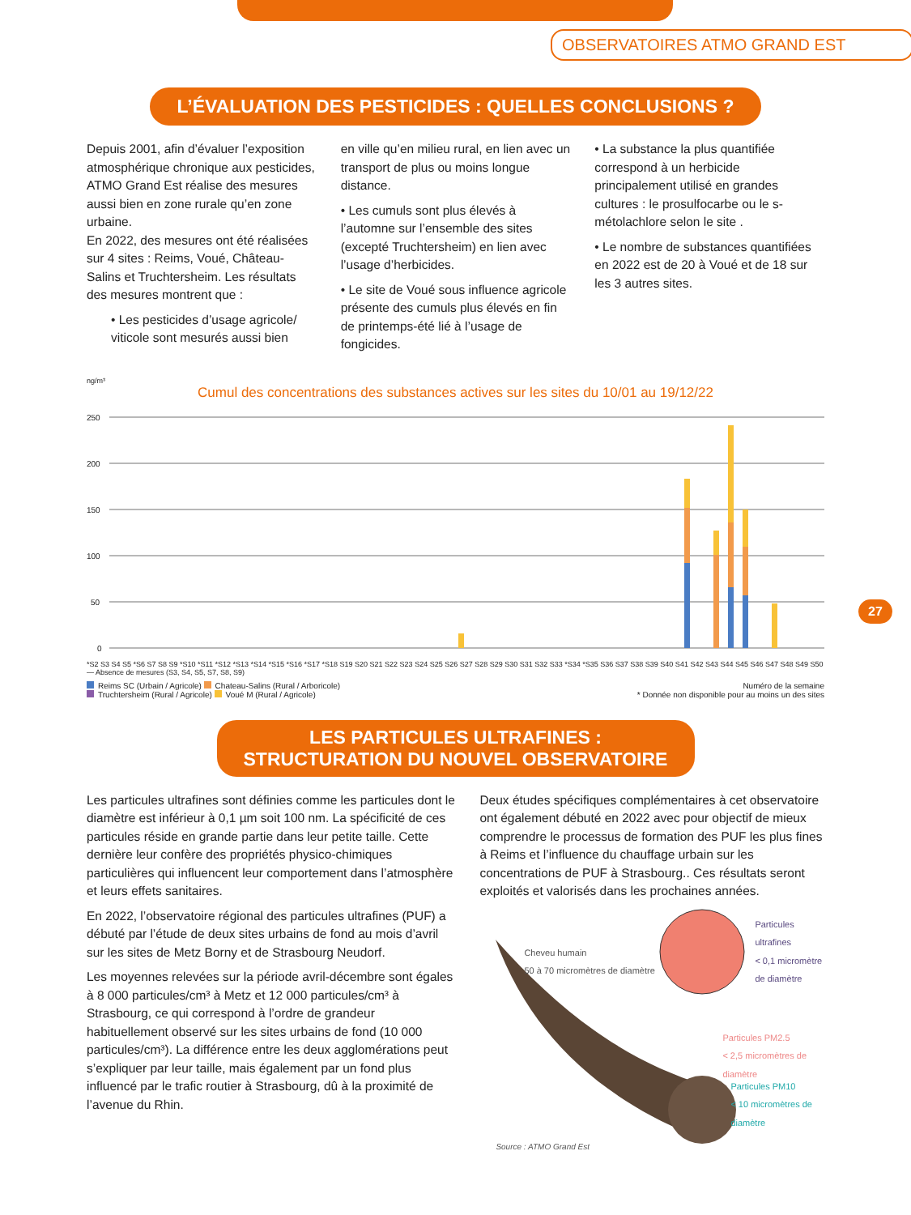OBSERVATOIRES ATMO GRAND EST
L’ÉVALUATION DES PESTICIDES : QUELLES CONCLUSIONS ?
Depuis 2001, afin d’évaluer l’exposition atmosphérique chronique aux pesticides, ATMO Grand Est réalise des mesures aussi bien en zone rurale qu’en zone urbaine.
En 2022, des mesures ont été réalisées sur 4 sites : Reims, Voué, Château-Salins et Truchtersheim. Les résultats des mesures montrent que :
• Les pesticides d’usage agricole/ viticole sont mesurés aussi bien
en ville qu’en milieu rural, en lien avec un transport de plus ou moins longue distance.
• Les cumuls sont plus élevés à l’automne sur l’ensemble des sites (excepté Truchtersheim) en lien avec l’usage d’herbicides.
• Le site de Voué sous influence agricole présente des cumuls plus élevés en fin de printemps-été lié à l’usage de fongicides.
• La substance la plus quantifiée correspond à un herbicide principalement utilisé en grandes cultures : le prosulfocarbe ou le s-métolachlore selon le site .
• Le nombre de substances quantifiées en 2022 est de 20 à Voué et de 18 sur les 3 autres sites.
ng/m³
Cumul des concentrations des substances actives sur les sites du 10/01 au 19/12/22
250
200
150
100
50
0
*S2 S3 S4 S5 *S6 S7 S8 S9 *S10 *S11 *S12 *S13 *S14 *S15 *S16 *S17 *S18 S19 S20 S21 S22 S23 S24 S25 S26 S27 S28 S29 S30 S31 S32 S33 *S34 *S35 S36 S37 S38 S39 S40 S41 S42 S43 S44 S45 S46 S47 S48 S49 S50 — Absence de mesures (S3, S4, S5, S7, S8, S9)
Reims SC (Urbain / Agricole) Chateau-Salins (Rural / Arboricole)
Truchtersheim (Rural / Agricole) Voué M (Rural / Agricole)
Numéro de la semaine
* Donnée non disponible pour au moins un des sites
27
LES PARTICULES ULTRAFINES :
STRUCTURATION DU NOUVEL OBSERVATOIRE
Les particules ultrafines sont définies comme les particules dont le diamètre est inférieur à 0,1 µm soit 100 nm. La spécificité de ces particules réside en grande partie dans leur petite taille. Cette dernière leur confère des propriétés physico-chimiques particulières qui influencent leur comportement dans l’atmosphère et leurs effets sanitaires.
En 2022, l’observatoire régional des particules ultrafines (PUF) a débuté par l’étude de deux sites urbains de fond au mois d’avril sur les sites de Metz Borny et de Strasbourg Neudorf.
Les moyennes relevées sur la période avril-décembre sont égales à 8 000 particules/cm³ à Metz et 12 000 particules/cm³ à Strasbourg, ce qui correspond à l’ordre de grandeur habituellement observé sur les sites urbains de fond (10 000 particules/cm³). La différence entre les deux agglomérations peut s’expliquer par leur taille, mais également par un fond plus influencé par le trafic routier à Strasbourg, dû à la proximité de l’avenue du Rhin.
Deux études spécifiques complémentaires à cet observatoire ont également débuté en 2022 avec pour objectif de mieux comprendre le processus de formation des PUF les plus fines à Reims et l’influence du chauffage urbain sur les concentrations de PUF à Strasbourg.. Ces résultats seront exploités et valorisés dans les prochaines années.
Cheveu humain
50 à 70 micromètres de diamètre
Particules ultrafines
< 0,1 micromètre de diamètre
Particules PM2.5
< 2,5 micromètres de diamètre
Particules PM10
< 10 micromètres de diamètre
Source : ATMO Grand Est